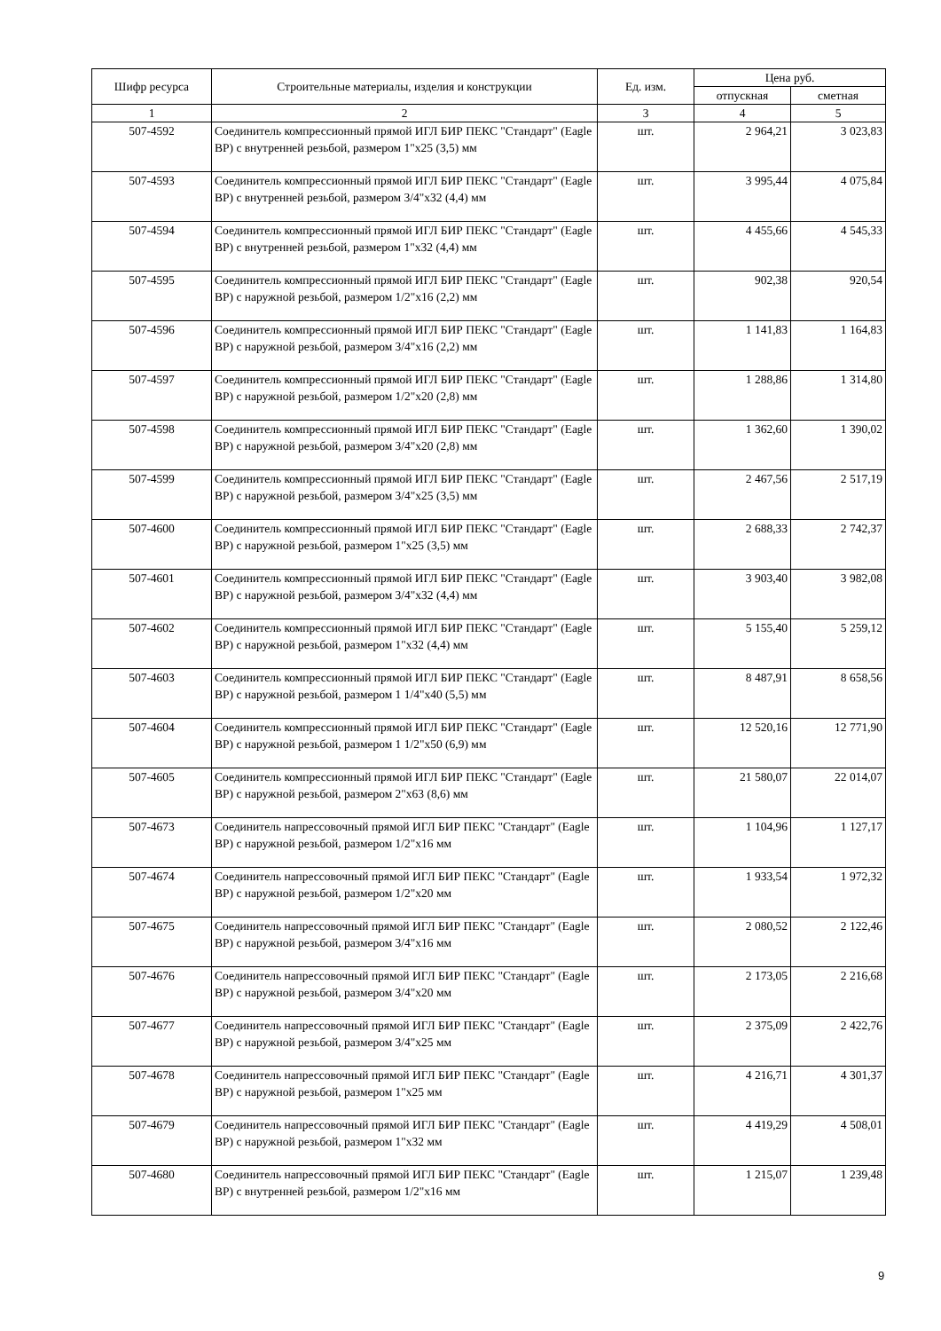| Шифр ресурса | Строительные материалы, изделия и конструкции | Ед. изм. | Цена руб. | |
| --- | --- | --- | --- | --- |
| | | | отпускная | сметная |
| 1 | 2 | 3 | 4 | 5 |
| 507-4592 | Соединитель компрессионный прямой ИГЛ БИР ПЕКС "Стандарт" (Eagle BP) с внутренней резьбой, размером 1"x25 (3,5) мм | шт. | 2 964,21 | 3 023,83 |
| 507-4593 | Соединитель компрессионный прямой ИГЛ БИР ПЕКС "Стандарт" (Eagle BP) с внутренней резьбой, размером 3/4"x32 (4,4) мм | шт. | 3 995,44 | 4 075,84 |
| 507-4594 | Соединитель компрессионный прямой ИГЛ БИР ПЕКС "Стандарт" (Eagle BP) с внутренней резьбой, размером 1"x32 (4,4) мм | шт. | 4 455,66 | 4 545,33 |
| 507-4595 | Соединитель компрессионный прямой ИГЛ БИР ПЕКС "Стандарт" (Eagle BP) с наружной резьбой, размером 1/2"x16 (2,2) мм | шт. | 902,38 | 920,54 |
| 507-4596 | Соединитель компрессионный прямой ИГЛ БИР ПЕКС "Стандарт" (Eagle BP) с наружной резьбой, размером 3/4"x16 (2,2) мм | шт. | 1 141,83 | 1 164,83 |
| 507-4597 | Соединитель компрессионный прямой ИГЛ БИР ПЕКС "Стандарт" (Eagle BP) с наружной резьбой, размером 1/2"x20 (2,8) мм | шт. | 1 288,86 | 1 314,80 |
| 507-4598 | Соединитель компрессионный прямой ИГЛ БИР ПЕКС "Стандарт" (Eagle BP) с наружной резьбой, размером 3/4"x20 (2,8) мм | шт. | 1 362,60 | 1 390,02 |
| 507-4599 | Соединитель компрессионный прямой ИГЛ БИР ПЕКС "Стандарт" (Eagle BP) с наружной резьбой, размером 3/4"x25 (3,5) мм | шт. | 2 467,56 | 2 517,19 |
| 507-4600 | Соединитель компрессионный прямой ИГЛ БИР ПЕКС "Стандарт" (Eagle BP) с наружной резьбой, размером 1"x25 (3,5) мм | шт. | 2 688,33 | 2 742,37 |
| 507-4601 | Соединитель компрессионный прямой ИГЛ БИР ПЕКС "Стандарт" (Eagle BP) с наружной резьбой, размером 3/4"x32 (4,4) мм | шт. | 3 903,40 | 3 982,08 |
| 507-4602 | Соединитель компрессионный прямой ИГЛ БИР ПЕКС "Стандарт" (Eagle BP) с наружной резьбой, размером 1"x32 (4,4) мм | шт. | 5 155,40 | 5 259,12 |
| 507-4603 | Соединитель компрессионный прямой ИГЛ БИР ПЕКС "Стандарт" (Eagle BP) с наружной резьбой, размером 1 1/4"x40 (5,5) мм | шт. | 8 487,91 | 8 658,56 |
| 507-4604 | Соединитель компрессионный прямой ИГЛ БИР ПЕКС "Стандарт" (Eagle BP) с наружной резьбой, размером 1 1/2"x50 (6,9) мм | шт. | 12 520,16 | 12 771,90 |
| 507-4605 | Соединитель компрессионный прямой ИГЛ БИР ПЕКС "Стандарт" (Eagle BP) с наружной резьбой, размером 2"x63 (8,6) мм | шт. | 21 580,07 | 22 014,07 |
| 507-4673 | Соединитель напрессовочный прямой ИГЛ БИР ПЕКС "Стандарт" (Eagle BP) с наружной резьбой, размером 1/2"x16 мм | шт. | 1 104,96 | 1 127,17 |
| 507-4674 | Соединитель напрессовочный прямой ИГЛ БИР ПЕКС "Стандарт" (Eagle BP) с наружной резьбой, размером 1/2"x20 мм | шт. | 1 933,54 | 1 972,32 |
| 507-4675 | Соединитель напрессовочный прямой ИГЛ БИР ПЕКС "Стандарт" (Eagle BP) с наружной резьбой, размером 3/4"x16 мм | шт. | 2 080,52 | 2 122,46 |
| 507-4676 | Соединитель напрессовочный прямой ИГЛ БИР ПЕКС "Стандарт" (Eagle BP) с наружной резьбой, размером 3/4"x20 мм | шт. | 2 173,05 | 2 216,68 |
| 507-4677 | Соединитель напрессовочный прямой ИГЛ БИР ПЕКС "Стандарт" (Eagle BP) с наружной резьбой, размером 3/4"x25 мм | шт. | 2 375,09 | 2 422,76 |
| 507-4678 | Соединитель напрессовочный прямой ИГЛ БИР ПЕКС "Стандарт" (Eagle BP) с наружной резьбой, размером 1"x25 мм | шт. | 4 216,71 | 4 301,37 |
| 507-4679 | Соединитель напрессовочный прямой ИГЛ БИР ПЕКС "Стандарт" (Eagle BP) с наружной резьбой, размером 1"x32 мм | шт. | 4 419,29 | 4 508,01 |
| 507-4680 | Соединитель напрессовочный прямой ИГЛ БИР ПЕКС "Стандарт" (Eagle BP) с внутренней резьбой, размером 1/2"x16 мм | шт. | 1 215,07 | 1 239,48 |
9